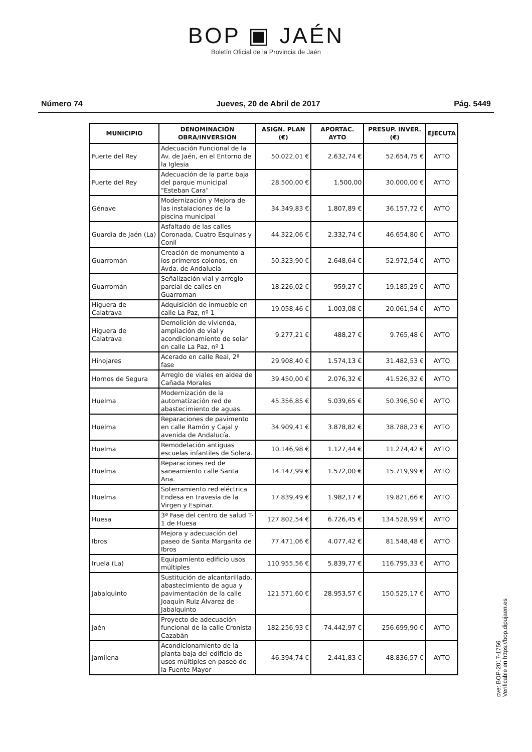BOP ▣ JAÉN
Boletín Oficial de la Provincia de Jaén
Número 74 Jueves, 20 de Abril de 2017 Pág. 5449
| MUNICIPIO | DENOMINACIÓN OBRA/INVERSIÓN | ASIGN. PLAN (€) | APORTAC. AYTO | PRESUP. INVER. (€) | EJECUTA |
| --- | --- | --- | --- | --- | --- |
| Fuerte del Rey | Adecuación Funcional de la Av. de Jaén, en el Entorno de la Iglesia | 50.022,01 € | 2.632,74 € | 52.654,75 € | AYTO |
| Fuerte del Rey | Adecuación de la parte baja del parque municipal "Esteban Cara" | 28.500,00 € | 1.500,00 | 30.000,00 € | AYTO |
| Génave | Modernización y Mejora de las instalaciones de la piscina municipal | 34.349,83 € | 1.807,89 € | 36.157,72 € | AYTO |
| Guardia de Jaén (La) | Asfaltado de las calles Coronada, Cuatro Esquinas y Conil | 44.322,06 € | 2.332,74 € | 46.654,80 € | AYTO |
| Guarromán | Creación de monumento a los primeros colonos, en Avda. de Andalucía | 50.323,90 € | 2.648,64 € | 52.972,54 € | AYTO |
| Guarromán | Señalización vial y arreglo parcial de calles en Guarroman | 18.226,02 € | 959,27 € | 19.185,29 € | AYTO |
| Higuera de Calatrava | Adquisición de inmueble en calle La Paz, nº 1 | 19.058,46 € | 1.003,08 € | 20.061,54 € | AYTO |
| Higuera de Calatrava | Demolición de vivienda, ampliación de vial y acondicionamiento de solar en calle La Paz, nº 1 | 9.277,21 € | 488,27 € | 9.765,48 € | AYTO |
| Hinojares | Acerado en calle Real, 2ª fase | 29.908,40 € | 1.574,13 € | 31.482,53 € | AYTO |
| Hornos de Segura | Arreglo de viales en aldea de Cañada Morales | 39.450,00 € | 2.076,32 € | 41.526,32 € | AYTO |
| Huelma | Modernización de la automatización red de abastecimiento de aguas. | 45.356,85 € | 5.039,65 € | 50.396,50 € | AYTO |
| Huelma | Reparaciones de pavimento en calle Ramón y Cajal y avenida de Andalucía. | 34.909,41 € | 3.878,82 € | 38.788,23 € | AYTO |
| Huelma | Remodelación antiguas escuelas infantiles de Solera. | 10.146,98 € | 1.127,44 € | 11.274,42 € | AYTO |
| Huelma | Reparaciones red de saneamiento calle Santa Ana. | 14.147,99 € | 1.572,00 € | 15.719,99 € | AYTO |
| Huelma | Soterramiento red eléctrica Endesa en travesía de la Virgen y Espinar. | 17.839,49 € | 1.982,17 € | 19.821,66 € | AYTO |
| Huesa | 3ª Fase del centro de salud T-1 de Huesa | 127.802,54 € | 6.726,45 € | 134.528,99 € | AYTO |
| Ibros | Mejora y adecuación del paseo de Santa Margarita de Ibros | 77.471,06 € | 4.077,42 € | 81.548,48 € | AYTO |
| Iruela (La) | Equipamiento edificio usos múltiples | 110.955,56 € | 5.839,77 € | 116.795,33 € | AYTO |
| Jabalquinto | Sustitución de alcantarillado, abastecimiento de agua y pavimentación de la calle Joaquín Ruiz Álvarez de Jabalquinto | 121.571,60 € | 28.953,57 € | 150.525,17 € | AYTO |
| Jaén | Proyecto de adecuación funcional de la calle Cronista Cazabán | 182.256,93 € | 74.442,97 € | 256.699,90 € | AYTO |
| Jamilena | Acondicionamiento de la planta baja del edificio de usos múltiples en paseo de la Fuente Mayor | 46.394,74 € | 2.441,83 € | 48.836,57 € | AYTO |
cve: BOP-2017-1756
Verificable en https://bop.dipujaen.es